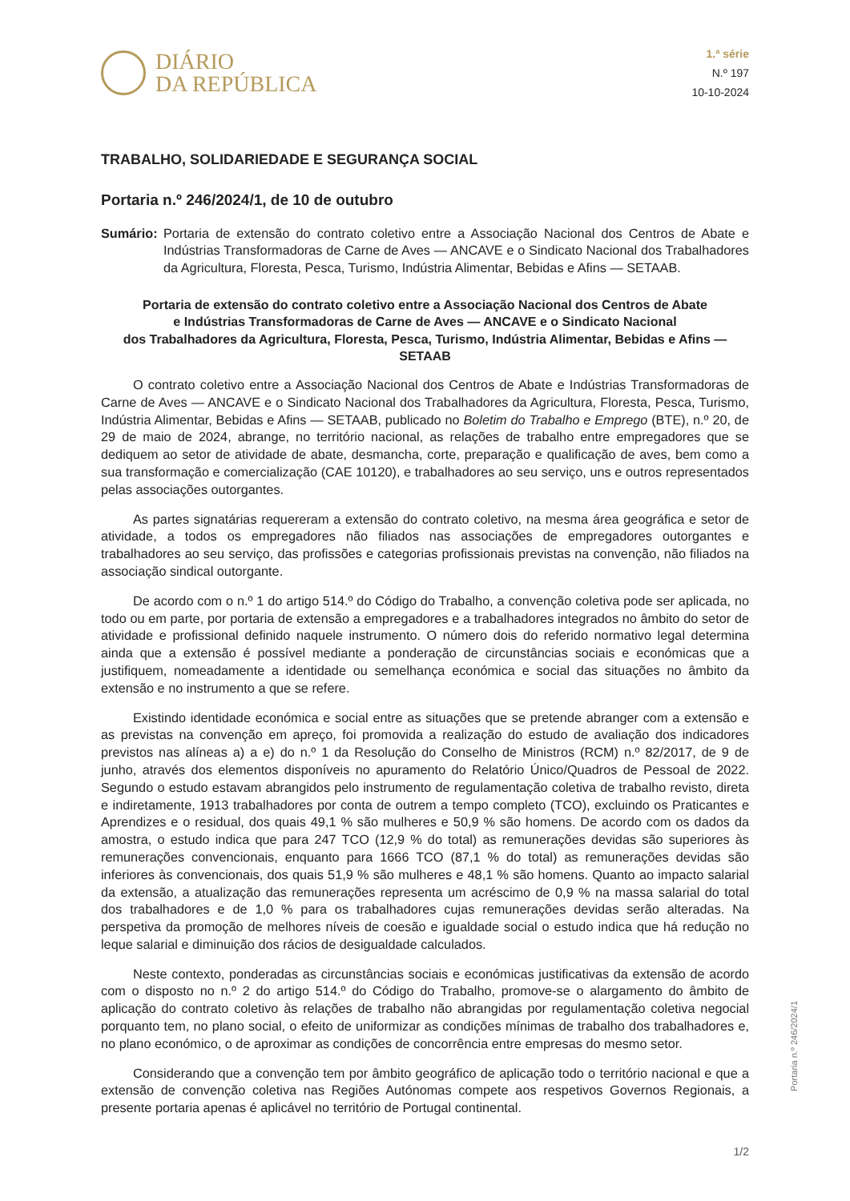DIÁRIO
DA REPÚBLICA
1.ª série
N.º 197
10-10-2024
TRABALHO, SOLIDARIEDADE E SEGURANÇA SOCIAL
Portaria n.º 246/2024/1, de 10 de outubro
Sumário: Portaria de extensão do contrato coletivo entre a Associação Nacional dos Centros de Abate e Indústrias Transformadoras de Carne de Aves — ANCAVE e o Sindicato Nacional dos Trabalhadores da Agricultura, Floresta, Pesca, Turismo, Indústria Alimentar, Bebidas e Afins — SETAAB.
Portaria de extensão do contrato coletivo entre a Associação Nacional dos Centros de Abate
e Indústrias Transformadoras de Carne de Aves — ANCAVE e o Sindicato Nacional
dos Trabalhadores da Agricultura, Floresta, Pesca, Turismo, Indústria Alimentar, Bebidas e Afins — SETAAB
O contrato coletivo entre a Associação Nacional dos Centros de Abate e Indústrias Transformadoras de Carne de Aves — ANCAVE e o Sindicato Nacional dos Trabalhadores da Agricultura, Floresta, Pesca, Turismo, Indústria Alimentar, Bebidas e Afins — SETAAB, publicado no Boletim do Trabalho e Emprego (BTE), n.º 20, de 29 de maio de 2024, abrange, no território nacional, as relações de trabalho entre empregadores que se dediquem ao setor de atividade de abate, desmancha, corte, preparação e qualificação de aves, bem como a sua transformação e comercialização (CAE 10120), e trabalhadores ao seu serviço, uns e outros representados pelas associações outorgantes.
As partes signatárias requereram a extensão do contrato coletivo, na mesma área geográfica e setor de atividade, a todos os empregadores não filiados nas associações de empregadores outorgantes e trabalhadores ao seu serviço, das profissões e categorias profissionais previstas na convenção, não filiados na associação sindical outorgante.
De acordo com o n.º 1 do artigo 514.º do Código do Trabalho, a convenção coletiva pode ser aplicada, no todo ou em parte, por portaria de extensão a empregadores e a trabalhadores integrados no âmbito do setor de atividade e profissional definido naquele instrumento. O número dois do referido normativo legal determina ainda que a extensão é possível mediante a ponderação de circunstâncias sociais e económicas que a justifiquem, nomeadamente a identidade ou semelhança económica e social das situações no âmbito da extensão e no instrumento a que se refere.
Existindo identidade económica e social entre as situações que se pretende abranger com a extensão e as previstas na convenção em apreço, foi promovida a realização do estudo de avaliação dos indicadores previstos nas alíneas a) a e) do n.º 1 da Resolução do Conselho de Ministros (RCM) n.º 82/2017, de 9 de junho, através dos elementos disponíveis no apuramento do Relatório Único/Quadros de Pessoal de 2022. Segundo o estudo estavam abrangidos pelo instrumento de regulamentação coletiva de trabalho revisto, direta e indiretamente, 1913 trabalhadores por conta de outrem a tempo completo (TCO), excluindo os Praticantes e Aprendizes e o residual, dos quais 49,1 % são mulheres e 50,9 % são homens. De acordo com os dados da amostra, o estudo indica que para 247 TCO (12,9 % do total) as remunerações devidas são superiores às remunerações convencionais, enquanto para 1666 TCO (87,1 % do total) as remunerações devidas são inferiores às convencionais, dos quais 51,9 % são mulheres e 48,1 % são homens. Quanto ao impacto salarial da extensão, a atualização das remunerações representa um acréscimo de 0,9 % na massa salarial do total dos trabalhadores e de 1,0 % para os trabalhadores cujas remunerações devidas serão alteradas. Na perspetiva da promoção de melhores níveis de coesão e igualdade social o estudo indica que há redução no leque salarial e diminuição dos rácios de desigualdade calculados.
Neste contexto, ponderadas as circunstâncias sociais e económicas justificativas da extensão de acordo com o disposto no n.º 2 do artigo 514.º do Código do Trabalho, promove-se o alargamento do âmbito de aplicação do contrato coletivo às relações de trabalho não abrangidas por regulamentação coletiva negocial porquanto tem, no plano social, o efeito de uniformizar as condições mínimas de trabalho dos trabalhadores e, no plano económico, o de aproximar as condições de concorrência entre empresas do mesmo setor.
Considerando que a convenção tem por âmbito geográfico de aplicação todo o território nacional e que a extensão de convenção coletiva nas Regiões Autónomas compete aos respetivos Governos Regionais, a presente portaria apenas é aplicável no território de Portugal continental.
Portaria n.º 246/2024/1
1/2